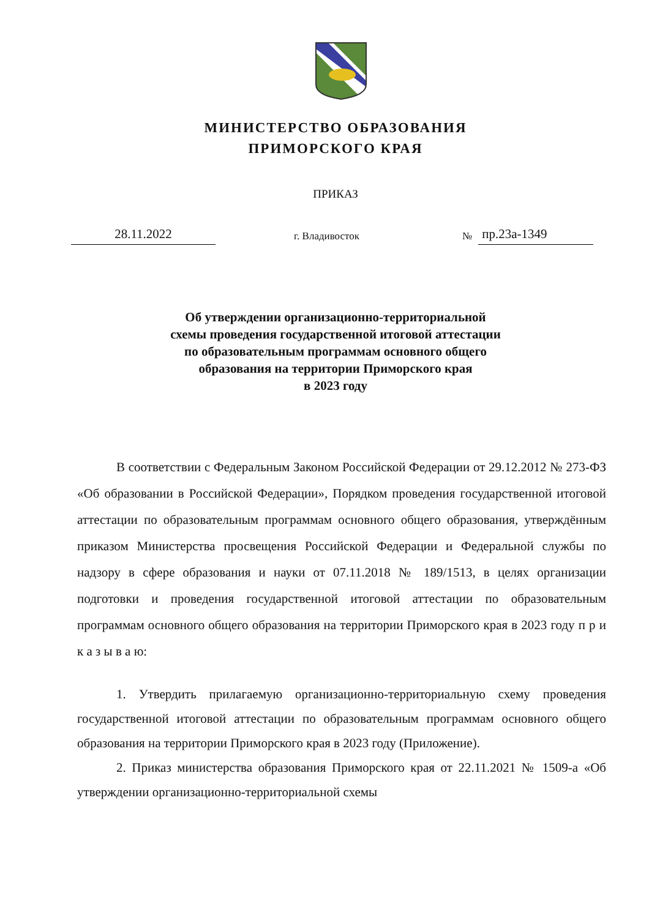МИНИСТЕРСТВО ОБРАЗОВАНИЯ
ПРИМОРСКОГО КРАЯ
ПРИКАЗ
28.11.2022 г. Владивосток № пр.23а-1349
Об утверждении организационно-территориальной
схемы проведения государственной итоговой аттестации
по образовательным программам основного общего
образования на территории Приморского края
в 2023 году
В соответствии с Федеральным Законом Российской Федерации от 29.12.2012 № 273-ФЗ «Об образовании в Российской Федерации», Порядком проведения государственной итоговой аттестации по образовательным программам основного общего образования, утверждённым приказом Министерства просвещения Российской Федерации и Федеральной службы по надзору в сфере образования и науки от 07.11.2018 № 189/1513, в целях организации подготовки и проведения государственной итоговой аттестации по образовательным программам основного общего образования на территории Приморского края в 2023 году п р и к а з ы в а ю:
1. Утвердить прилагаемую организационно-территориальную схему проведения государственной итоговой аттестации по образовательным программам основного общего образования на территории Приморского края в 2023 году (Приложение).
2. Приказ министерства образования Приморского края от 22.11.2021 № 1509-а «Об утверждении организационно-территориальной схемы